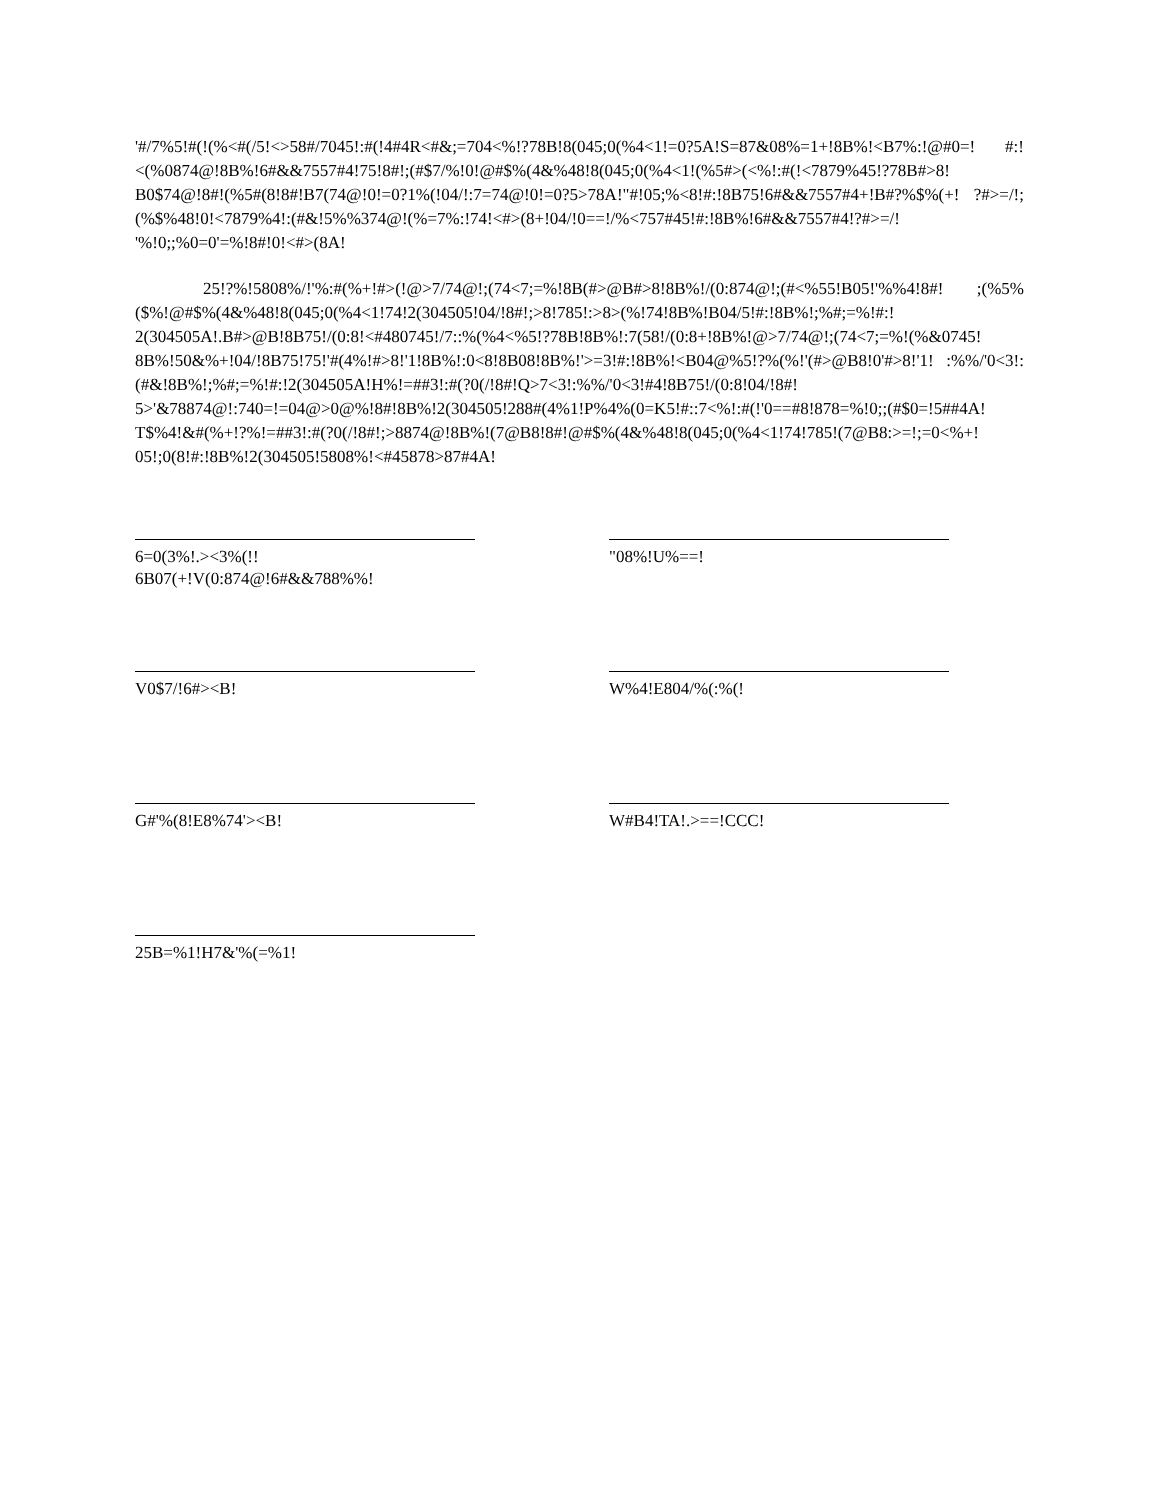'#/7%5!#(!(%<#(/5!<>58#/7045!:#(!4#4R<#&;=704<%!?78B!8(045;0(%4<1!=0?5A!S=87&08%=1+!8B%!<B7%:!@#0=! #:!<(%0874@!8B%!6#&&7557#4!75!8#!;(#$7/%!0!@#$%(4&%48!8(045;0(%4<1!(%5#>(<%!:#(!<7879%45!?78B#>8! B0$74@!8#!(%5#(8!8#!B7(74@!0!=0?1%(!04/!:7=74@!0!=0?5>78A!"#!05;%<8!#:!8B75!6#&&7557#4+!B#?%$%(+! ?#>=/!;(%$%48!0!<7879%4!:(#&!5%%374@!(%=7%:!74!<#>(8+!04/!0==!/%<757#45!#:!8B%!6#&&7557#4!?#>=/! '%!0;;%0=0'=%!8#!0!<#>(8A!
25!?%!5808%/!'%:#(%+!#>(!@>7/74@!;(74<7;=%!8B(#>@B#>8!8B%!/(0:874@!;(#<%55!B05!'%%4!8#! ;(%5%($%!@#$%(4&%48!8(045;0(%4<1!74!2(304505!04/!8#!;>8!785!:>8>(%!74!8B%!B04/5!#:!8B%!;%#;=%!#:! 2(304505A!.B#>@B!8B75!/(0:8!<#480745!/7::%(%4<%5!?78B!8B%!:7(58!/(0:8+!8B%!@>7/74@!;(74<7;=%!(%&0745! 8B%!50&%+!04/!8B75!75!'#(4%!#>8!'1!8B%!:0<8!8B08!8B%!'>=3!#:!8B%!<B04@%5!?%(%!'(#>@B8!0'#>8!'1! :%%/'0<3!:(#&!8B%!;%#;=%!#:!2(304505A!H%!=##3!:#(?0(/!8#!Q>7<3!:%%/'0<3!#4!8B75!/(0:8!04/!8#! 5>'&78874@!:740=!=04@>0@%!8#!8B%!2(304505!288#(4%1!P%4%(0=K5!#::7<%!:#(!'0==#8!878=%!0;;(#$0=!5##4A! T$%4!&#(%+!?%!=##3!:#(?0(/!8#!;>8874@!8B%!(7@B8!8#!@#$%(4&%48!8(045;0(%4<1!74!785!(7@B8:>=!;=0<%+! 05!;0(8!#:!8B%!2(304505!5808%!<#45878>87#4A!
6=0(3%!.><3%(!!
6B07(+!V(0:874@!6#&&788%%!
"08%!U%==!
V0$7/!6#><B!
W%4!E804/%(:%(!
G#'%(8!E8%74'><B!
W#B4!TA!.>==!CCC!
25B=%1!H7&'%(=%1!